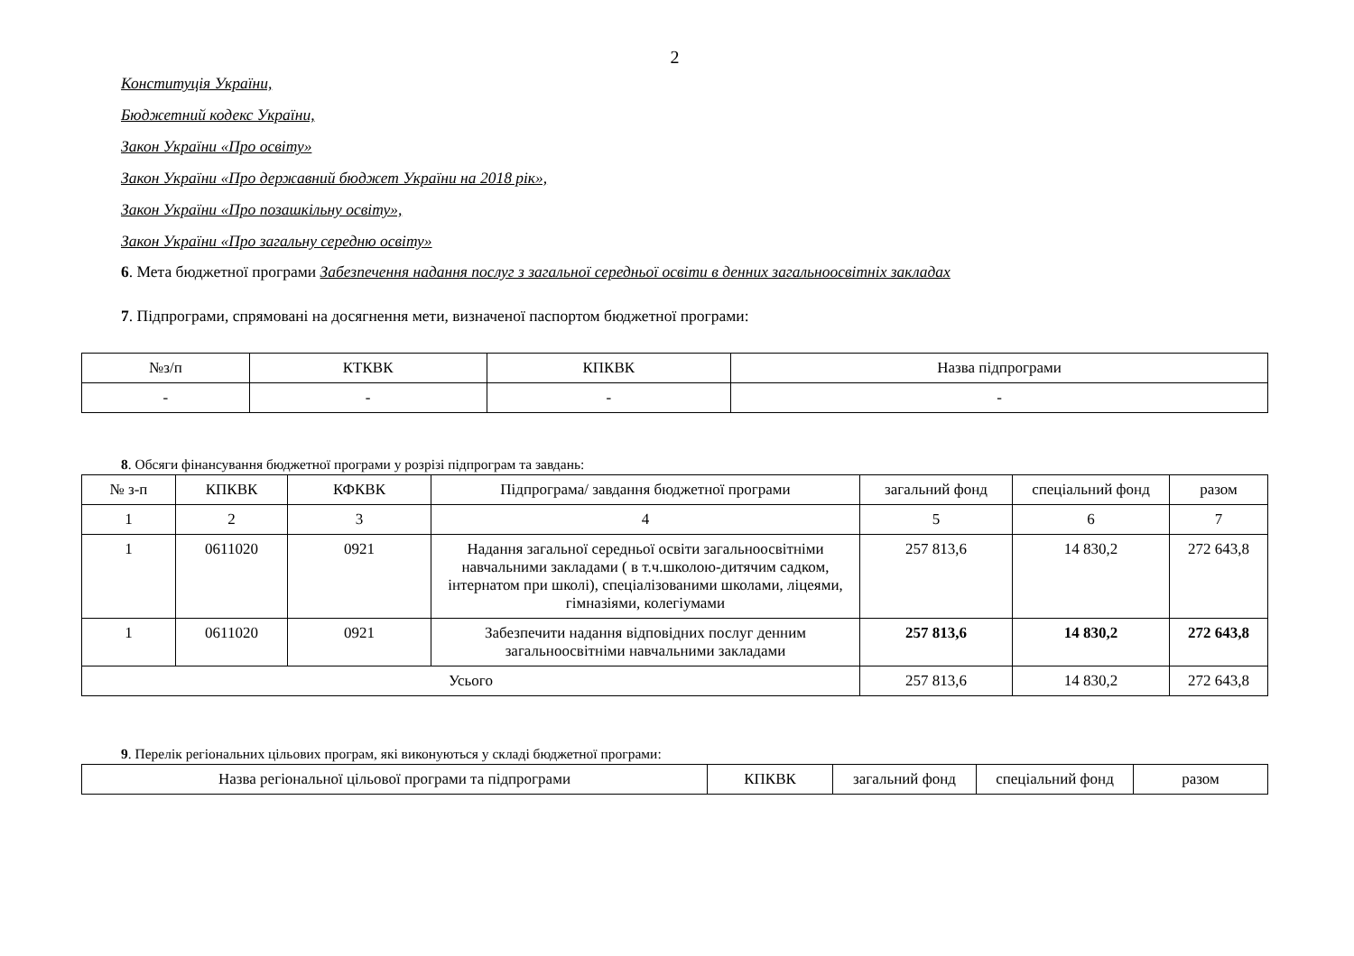2
Конституція України,
Бюджетний кодекс України,
Закон України «Про освіту»
Закон України «Про державний бюджет України на 2018 рік»,
Закон України «Про позашкільну освіту»,
Закон України «Про загальну середню освіту»
6. Мета бюджетної програми Забезпечення надання послуг з загальної середньої освіти в денних загальноосвітніх закладах
7. Підпрограми, спрямовані на досягнення мети, визначеної паспортом бюджетної програми:
| №з/п | КТКВК | КПКВК | Назва підпрограми |
| --- | --- | --- | --- |
| - | - | - | - |
8. Обсяги фінансування бюджетної програми у розрізі підпрограм та завдань:
| № з-п | КПКВК | КФКВК | Підпрограма/ завдання бюджетної програми | загальний фонд | спеціальний фонд | разом |
| --- | --- | --- | --- | --- | --- | --- |
| 1 | 2 | 3 | 4 | 5 | 6 | 7 |
| 1 | 0611020 | 0921 | Надання загальної середньої освіти загальноосвітніми навчальними закладами ( в т.ч.школою-дитячим садком, інтернатом при школі), спеціалізованими школами, ліцеями, гімназіями, колегіумами | 257 813,6 | 14 830,2 | 272 643,8 |
| 1 | 0611020 | 0921 | Забезпечити надання відповідних послуг денним загальноосвітніми навчальними закладами | 257 813,6 | 14 830,2 | 272 643,8 |
| Усього | | | | 257 813,6 | 14 830,2 | 272 643,8 |
9. Перелік регіональних цільових програм, які виконуються у складі бюджетної програми:
| Назва регіональної цільової програми та підпрограми | КПКВК | загальний фонд | спеціальний фонд | разом |
| --- | --- | --- | --- | --- |